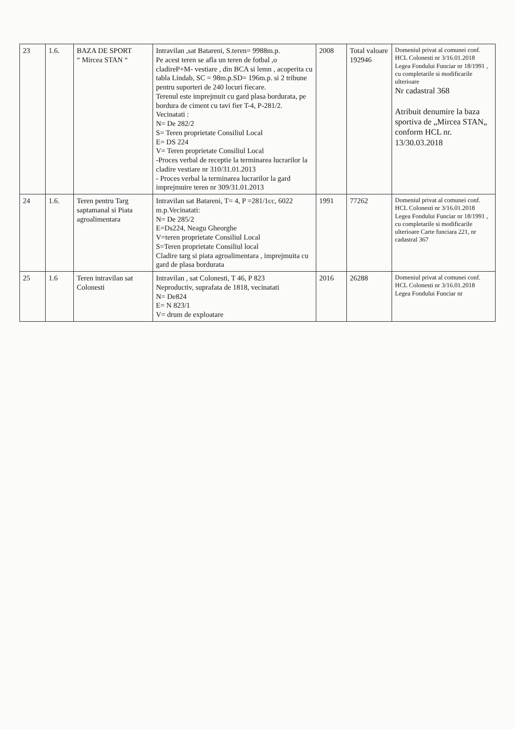| 23 | 1.6. | BAZA DE SPORT “ Mircea STAN “ | Intravilan ,sat Batareni, S.teren= 9988m.p. Pe acest teren se afla un teren de fotbal ,o cladireP+M- vestiare , din BCA si lemn , acoperita cu tabla Lindab, SC = 98m.p.SD= 196m.p. si 2 tribune pentru suporteri de 240 locuri fiecare. Terenul este imprejmuit cu gard plasa bordurata, pe bordura de ciment cu tavi fier T-4, P-281/2. Vecinatati : N= De 282/2 S= Teren proprietate Consiliul Local E= DS 224 V= Teren proprietate Consiliul Local -Proces verbal de receptie la terminarea lucrarilor la cladire vestiare nr 310/31.01.2013 - Proces verbal la terminarea lucrarilor la gard imprejmuire teren nr 309/31.01.2013 | 2008 | Total valoare 192946 | Domeniul privat al comunei conf. HCL Colonesti nr 3/16.01.2018 Legea Fondului Funciar nr 18/1991 , cu completarile si modificarile ulterioare Nr cadastral 368 Atribuit denumire la baza sportiva de „Mircea STAN„ conform HCL nr. 13/30.03.2018 |
| 24 | 1.6. | Teren pentru Targ saptamanal si Piata agroalimentara | Intravilan sat Batareni, T= 4, P =281/1cc, 6022 m.p.Vecinatati: N= De 285/2 E=Ds224, Neagu Gheorghe V=teren proprietate Consiliul Local S=Teren proprietate Consiliul local Cladire targ si piata agroalimentara , imprejmuita cu gard de plasa bordurata | 1991 | 77262 | Domeniul privat al comunei conf. HCL Colonesti nr 3/16.01.2018 Legea Fondului Funciar nr 18/1991 , cu completarile si modificarile ulterioare Carte funciara 221, nr cadastral 367 |
| 25 | 1.6 | Teren intravilan sat Colonesti | Intravilan , sat Colonesti, T 46, P 823 Neproductiv, suprafata de 1818, vecinatati N= De824 E= N 823/1 V= drum de exploatare | 2016 | 26288 | Domeniul privat al comunei conf. HCL Colonesti nr 3/16.01.2018 Legea Fondului Funciar nr |